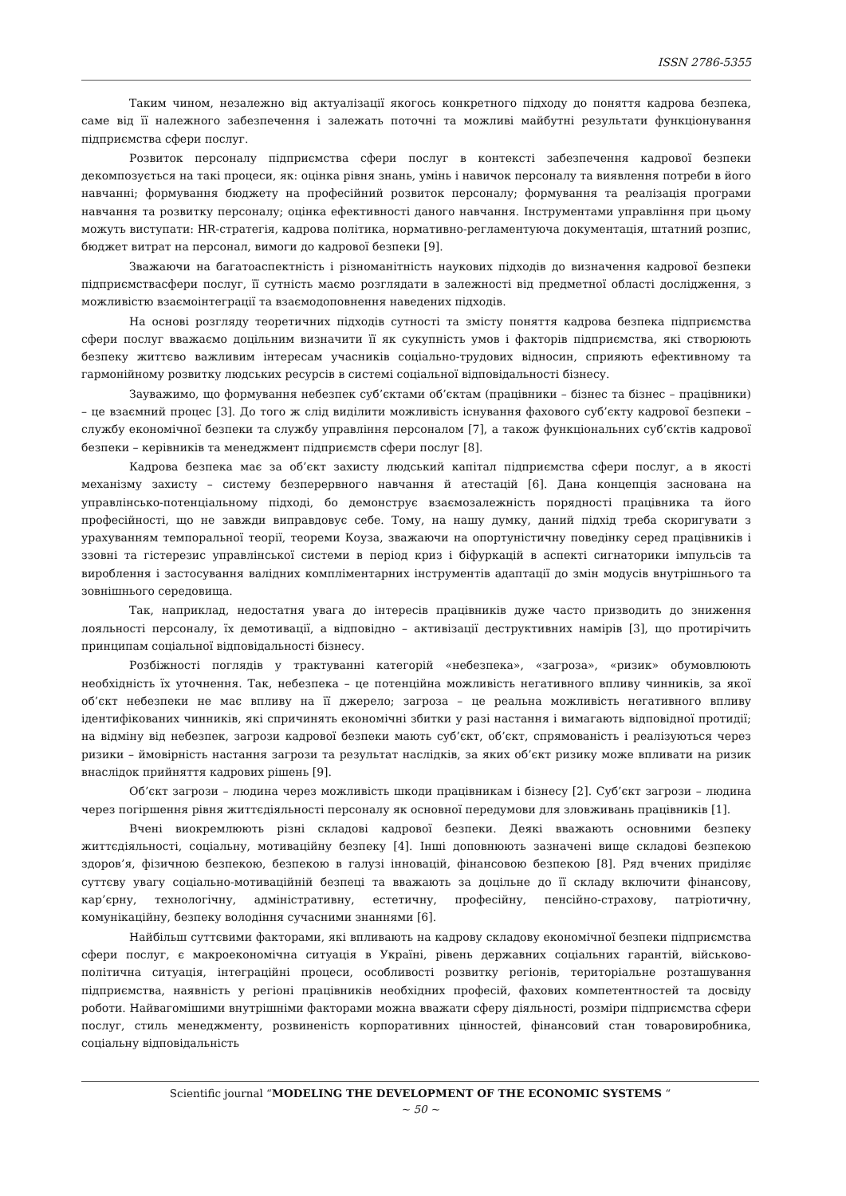ISSN 2786-5355
Таким чином, незалежно від актуалізації якогось конкретного підходу до поняття кадрова безпека, саме від її належного забезпечення і залежать поточні та можливі майбутні результати функціонування підприємства сфери послуг.
Розвиток персоналу підприємства сфери послуг в контексті забезпечення кадрової безпеки декомпозується на такі процеси, як: оцінка рівня знань, умінь і навичок персоналу та виявлення потреби в його навчанні; формування бюджету на професійний розвиток персоналу; формування та реалізація програми навчання та розвитку персоналу; оцінка ефективності даного навчання. Інструментами управління при цьому можуть виступати: HR-стратегія, кадрова політика, нормативно-регламентуюча документація, штатний розпис, бюджет витрат на персонал, вимоги до кадрової безпеки [9].
Зважаючи на багатоаспектність і різноманітність наукових підходів до визначення кадрової безпеки підприємствасфери послуг, її сутність маємо розглядати в залежності від предметної області дослідження, з можливістю взаємоінтеграції та взаємодоповнення наведених підходів.
На основі розгляду теоретичних підходів сутності та змісту поняття кадрова безпека підприємства сфери послуг вважаємо доцільним визначити її як сукупність умов і факторів підприємства, які створюють безпеку життєво важливим інтересам учасників соціально-трудових відносин, сприяють ефективному та гармонійному розвитку людських ресурсів в системі соціальної відповідальності бізнесу.
Зауважимо, що формування небезпек суб’єктами об’єктам (працівники – бізнес та бізнес – працівники) – це взаємний процес [3]. До того ж слід виділити можливість існування фахового суб’єкту кадрової безпеки – службу економічної безпеки та службу управління персоналом [7], а також функціональних суб’єктів кадрової безпеки – керівників та менеджмент підприємств сфери послуг [8].
Кадрова безпека має за об’єкт захисту людський капітал підприємства сфери послуг, а в якості механізму захисту – систему безперервного навчання й атестацій [6]. Дана концепція заснована на управлінсько-потенціальному підході, бо демонструє взаємозалежність порядності працівника та його професійності, що не завжди виправдовує себе. Тому, на нашу думку, даний підхід треба скоригувати з урахуванням темпоральної теорії, теореми Коуза, зважаючи на опортуністичну поведінку серед працівників і ззовні та гістерезис управлінської системи в період криз і біфуркацій в аспекті сигнаторики імпульсів та вироблення і застосування валідних компліментарних інструментів адаптації до змін модусів внутрішнього та зовнішнього середовища.
Так, наприклад, недостатня увага до інтересів працівників дуже часто призводить до зниження лояльності персоналу, їх демотивації, а відповідно – активізації деструктивних намірів [3], що протирічить принципам соціальної відповідальності бізнесу.
Розбіжності поглядів у трактуванні категорій «небезпека», «загроза», «ризик» обумовлюють необхідність їх уточнення. Так, небезпека – це потенційна можливість негативного впливу чинників, за якої об’єкт небезпеки не має впливу на її джерело; загроза – це реальна можливість негативного впливу ідентифікованих чинників, які спричинять економічні збитки у разі настання і вимагають відповідної протидії; на відміну від небезпек, загрози кадрової безпеки мають суб’єкт, об’єкт, спрямованість і реалізуються через ризики – ймовірність настання загрози та результат наслідків, за яких об’єкт ризику може впливати на ризик внаслідок прийняття кадрових рішень [9].
Об’єкт загрози – людина через можливість шкоди працівникам і бізнесу [2]. Суб’єкт загрози – людина через погіршення рівня життєдіяльності персоналу як основної передумови для зловживань працівників [1].
Вчені виокремлюють різні складові кадрової безпеки. Деякі вважають основними безпеку життєдіяльності, соціальну, мотиваційну безпеку [4]. Інші доповнюють зазначені вище складові безпекою здоров’я, фізичною безпекою, безпекою в галузі інновацій, фінансовою безпекою [8]. Ряд вчених приділяє суттєву увагу соціально-мотиваційній безпеці та вважають за доцільне до її складу включити фінансову, кар’єрну, технологічну, адміністративну, естетичну, професійну, пенсійно-страхову, патріотичну, комунікаційну, безпеку володіння сучасними знаннями [6].
Найбільш суттєвими факторами, які впливають на кадрову складову економічної безпеки підприємства сфери послуг, є макроекономічна ситуація в Україні, рівень державних соціальних гарантій, військово-політична ситуація, інтеграційні процеси, особливості розвитку регіонів, територіальне розташування підприємства, наявність у регіоні працівників необхідних професій, фахових компетентностей та досвіду роботи. Найвагомішими внутрішніми факторами можна вважати сферу діяльності, розміри підприємства сфери послуг, стиль менеджменту, розвиненість корпоративних цінностей, фінансовий стан товаровиробника, соціальну відповідальність
Scientific journal “MODELING THE DEVELOPMENT OF THE ECONOMIC SYSTEMS “
~ 50 ~